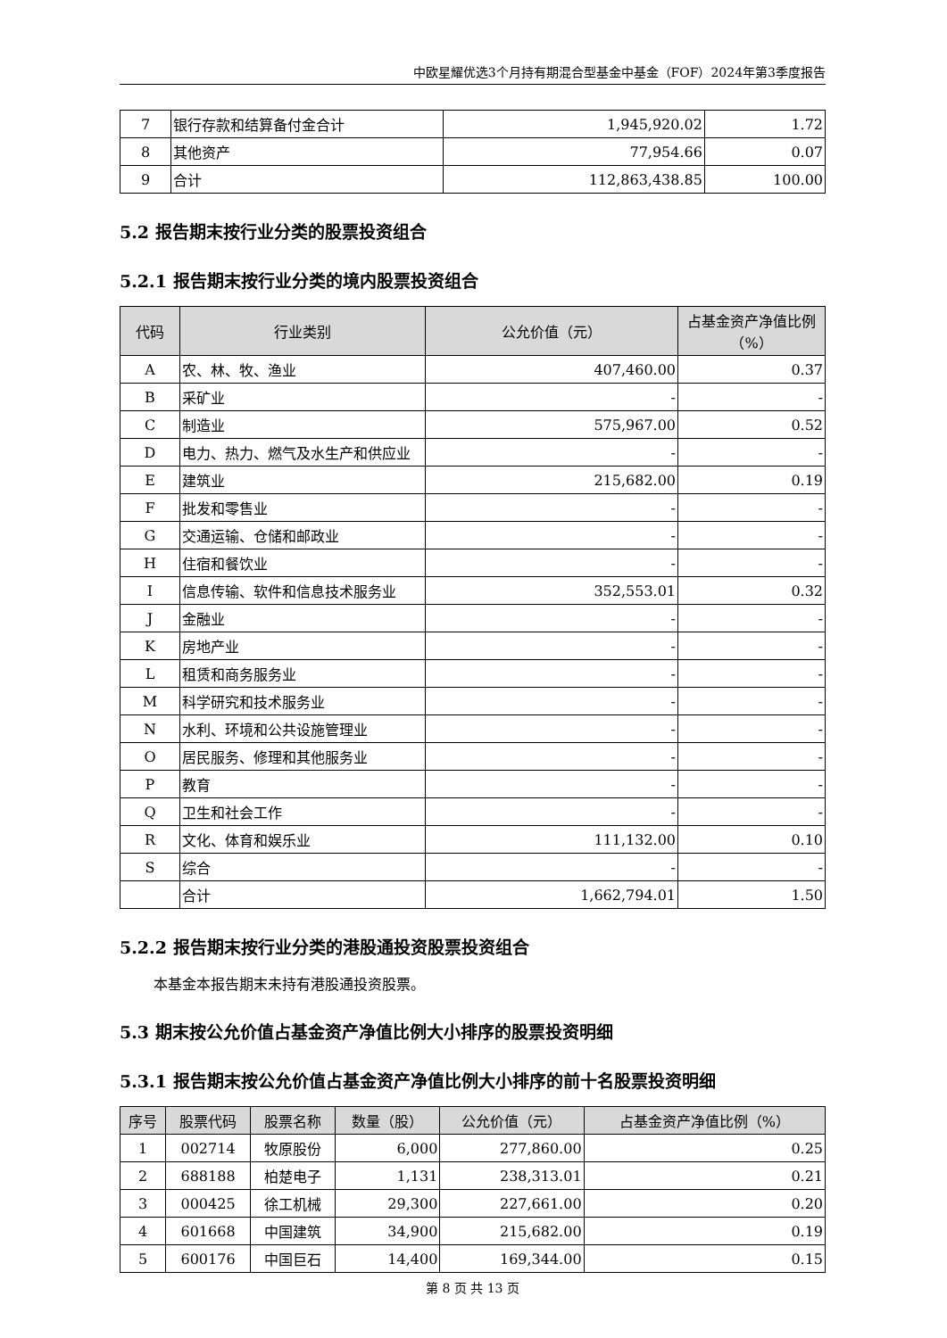中欧星耀优选3个月持有期混合型基金中基金（FOF）2024年第3季度报告
| 7 | 银行存款和结算备付金合计 | 1,945,920.02 | 1.72 |
| 8 | 其他资产 | 77,954.66 | 0.07 |
| 9 | 合计 | 112,863,438.85 | 100.00 |
5.2 报告期末按行业分类的股票投资组合
5.2.1 报告期末按行业分类的境内股票投资组合
| 代码 | 行业类别 | 公允价值（元） | 占基金资产净值比例（%） |
| --- | --- | --- | --- |
| A | 农、林、牧、渔业 | 407,460.00 | 0.37 |
| B | 采矿业 | - | - |
| C | 制造业 | 575,967.00 | 0.52 |
| D | 电力、热力、燃气及水生产和供应业 | - | - |
| E | 建筑业 | 215,682.00 | 0.19 |
| F | 批发和零售业 | - | - |
| G | 交通运输、仓储和邮政业 | - | - |
| H | 住宿和餐饮业 | - | - |
| I | 信息传输、软件和信息技术服务业 | 352,553.01 | 0.32 |
| J | 金融业 | - | - |
| K | 房地产业 | - | - |
| L | 租赁和商务服务业 | - | - |
| M | 科学研究和技术服务业 | - | - |
| N | 水利、环境和公共设施管理业 | - | - |
| O | 居民服务、修理和其他服务业 | - | - |
| P | 教育 | - | - |
| Q | 卫生和社会工作 | - | - |
| R | 文化、体育和娱乐业 | 111,132.00 | 0.10 |
| S | 综合 | - | - |
| | 合计 | 1,662,794.01 | 1.50 |
5.2.2 报告期末按行业分类的港股通投资股票投资组合
本基金本报告期末未持有港股通投资股票。
5.3 期末按公允价值占基金资产净值比例大小排序的股票投资明细
5.3.1 报告期末按公允价值占基金资产净值比例大小排序的前十名股票投资明细
| 序号 | 股票代码 | 股票名称 | 数量（股） | 公允价值（元） | 占基金资产净值比例（%） |
| --- | --- | --- | --- | --- | --- |
| 1 | 002714 | 牧原股份 | 6,000 | 277,860.00 | 0.25 |
| 2 | 688188 | 柏楚电子 | 1,131 | 238,313.01 | 0.21 |
| 3 | 000425 | 徐工机械 | 29,300 | 227,661.00 | 0.20 |
| 4 | 601668 | 中国建筑 | 34,900 | 215,682.00 | 0.19 |
| 5 | 600176 | 中国巨石 | 14,400 | 169,344.00 | 0.15 |
第 8 页 共 13 页